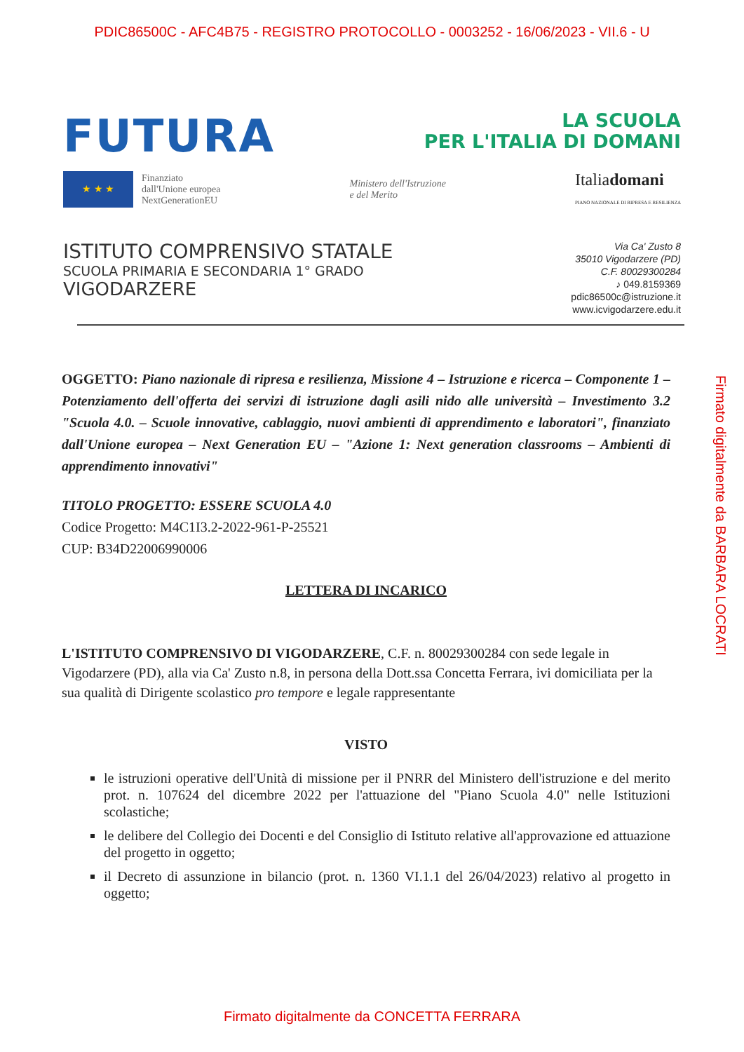PDIC86500C - AFC4B75 - REGISTRO PROTOCOLLO - 0003252 - 16/06/2023 - VII.6 - U
FUTURA
LA SCUOLA
PER L'ITALIA DI DOMANI
★ ★ ★
Finanziato
dall'Unione europea
NextGenerationEU
Ministero dell'Istruzione
e del Merito
Italiadomani
PIANO NAZIONALE DI RIPRESA E RESILIENZA
ISTITUTO COMPRENSIVO STATALE
SCUOLA PRIMARIA E SECONDARIA 1° GRADO
VIGODARZERE
Via Ca' Zusto 8
35010 Vigodarzere (PD)
C.F. 80029300284
♪ 049.8159369
pdic86500c@istruzione.it
www.icvigodarzere.edu.it
OGGETTO: Piano nazionale di ripresa e resilienza, Missione 4 – Istruzione e ricerca – Componente 1 – Potenziamento dell'offerta dei servizi di istruzione dagli asili nido alle università – Investimento 3.2 "Scuola 4.0. – Scuole innovative, cablaggio, nuovi ambienti di apprendimento e laboratori", finanziato dall'Unione europea – Next Generation EU – "Azione 1: Next generation classrooms – Ambienti di apprendimento innovativi"
TITOLO PROGETTO: ESSERE SCUOLA 4.0
Codice Progetto: M4C1I3.2-2022-961-P-25521
CUP: B34D22006990006
LETTERA DI INCARICO
L'ISTITUTO COMPRENSIVO DI VIGODARZERE, C.F. n. 80029300284 con sede legale in Vigodarzere (PD), alla via Ca' Zusto n.8, in persona della Dott.ssa Concetta Ferrara, ivi domiciliata per la sua qualità di Dirigente scolastico pro tempore e legale rappresentante
VISTO
le istruzioni operative dell'Unità di missione per il PNRR del Ministero dell'istruzione e del merito prot. n. 107624 del dicembre 2022 per l'attuazione del "Piano Scuola 4.0" nelle Istituzioni scolastiche;
le delibere del Collegio dei Docenti e del Consiglio di Istituto relative all'approvazione ed attuazione del progetto in oggetto;
il Decreto di assunzione in bilancio (prot. n. 1360 VI.1.1 del 26/04/2023) relativo al progetto in oggetto;
Firmato digitalmente da BARBARA LOCRATI
Firmato digitalmente da CONCETTA FERRARA